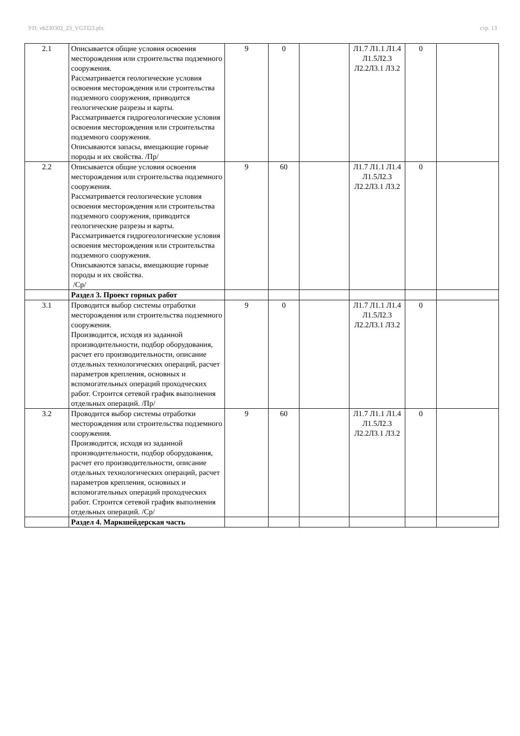УП: vb230302_23_VGTI23.plx стр. 13
| 2.1 | Описывается общие условия освоения месторождения или строительства подземного сооружения. Рассматривается геологические условия освоения месторождения или строительства подземного сооружения, приводится геологические разрезы и карты. Рассматривается гидрогеологические условия освоения месторождения или строительства подземного сооружения. Описываются запасы, вмещающие горные породы и их свойства. /Пр/ | 9 | 0 | | Л1.7 Л1.1 Л1.4 Л1.5Л2.3 Л2.2Л3.1 Л3.2 | 0 | |
| 2.2 | Описывается общие условия освоения месторождения или строительства подземного сооружения. Рассматривается геологические условия освоения месторождения или строительства подземного сооружения, приводится геологические разрезы и карты. Рассматривается гидрогеологические условия освоения месторождения или строительства подземного сооружения. Описываются запасы, вмещающие горные породы и их свойства. /Ср/ | 9 | 60 | | Л1.7 Л1.1 Л1.4 Л1.5Л2.3 Л2.2Л3.1 Л3.2 | 0 | |
| | Раздел 3. Проект горных работ | | | | | | |
| 3.1 | Проводится выбор системы отработки месторождения или строительства подземного сооружения. Производится, исходя из заданной производительности, подбор оборудования, расчет его производительности, описание отдельных технологических операций, расчет параметров крепления, основных и вспомогательных операций проходческих работ. Строится сетевой график выполнения отдельных операций. /Пр/ | 9 | 0 | | Л1.7 Л1.1 Л1.4 Л1.5Л2.3 Л2.2Л3.1 Л3.2 | 0 | |
| 3.2 | Проводится выбор системы отработки месторождения или строительства подземного сооружения. Производится, исходя из заданной производительности, подбор оборудования, расчет его производительности, описание отдельных технологических операций, расчет параметров крепления, основных и вспомогательных операций проходческих работ. Строится сетевой график выполнения отдельных операций. /Ср/ | 9 | 60 | | Л1.7 Л1.1 Л1.4 Л1.5Л2.3 Л2.2Л3.1 Л3.2 | 0 | |
| | Раздел 4. Маркшейдерская часть | | | | | | |